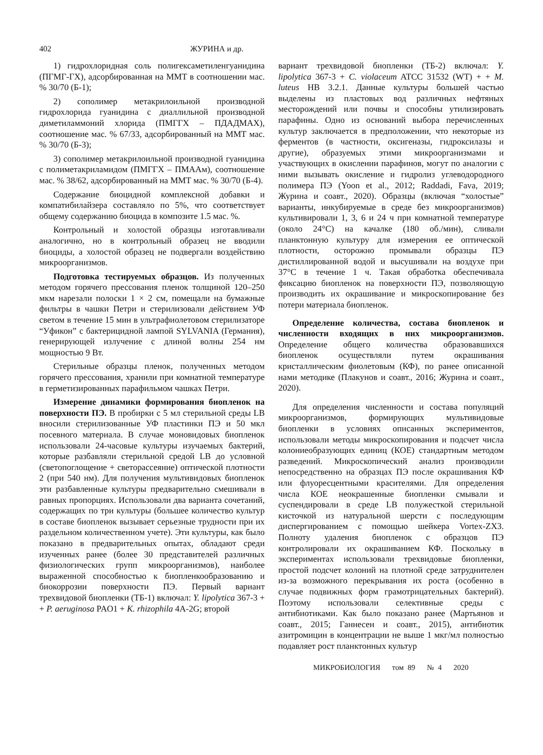402 ЖУРИНА и др.
1) гидрохлоридная соль полигексаметиленгуанидина (ПГМГ-ГХ), адсорбированная на ММТ в соотношении мас. % 30/70 (Б-1);
2) сополимер метакрилоильной производной гидрохлорида гуанидина с диаллильной производной диметиламмоний хлорида (ПМГГХ – ПДАДМАХ), соотношение мас. % 67/33, адсорбированный на ММТ мас. % 30/70 (Б-3);
3) сополимер метакрилоильной производной гуанидина с полиметакриламидом (ПМГГХ – ПМААм), соотношение мас. % 38/62, адсорбированный на ММТ мас. % 30/70 (Б-4).
Содержание биоцидной комплексной добавки и компатибилайзера составляло по 5%, что соответствует общему содержанию биоцида в композите 1.5 мас. %.
Контрольный и холостой образцы изготавливали аналогично, но в контрольный образец не вводили биоциды, а холостой образец не подвергали воздействию микроорганизмов.
Подготовка тестируемых образцов. Из полученных методом горячего прессования пленок толщиной 120–250 мкм нарезали полоски 1 × 2 см, помещали на бумажные фильтры в чашки Петри и стерилизовали действием УФ светом в течение 15 мин в ультрафиолетовом стерилизаторе “Уфикон” с бактерицидной лампой SYLVANIA (Германия), генерирующей излучение с длиной волны 254 нм мощностью 9 Вт.
Стерильные образцы пленок, полученных методом горячего прессования, хранили при комнатной температуре в герметизированных парафильмом чашках Петри.
Измерение динамики формирования биопленок на поверхности ПЭ. В пробирки с 5 мл стерильной среды LB вносили стерилизованные УФ пластинки ПЭ и 50 мкл посевного материала. В случае моновидовых биопленок использовали 24-часовые культуры изучаемых бактерий, которые разбавляли стерильной средой LB до условной (светопоглощение + светорассеяние) оптической плотности 2 (при 540 нм). Для получения мультивидовых биопленок эти разбавленные культуры предварительно смешивали в равных пропорциях. Использовали два варианта сочетаний, содержащих по три культуры (большее количество культур в составе биопленок вызывает серьезные трудности при их раздельном количественном учете). Эти культуры, как было показано в предварительных опытах, обладают среди изученных ранее (более 30 представителей различных физиологических групп микроорганизмов), наиболее выраженной способностью к биопленкообразованию и биокоррозии поверхности ПЭ. Первый вариант трехвидовой биопленки (ТБ-1) включал: Y. lipolytica 367-3 + + P. aeruginosa PAO1 + K. rhizophila 4A-2G; второй
вариант трехвидовой биопленки (ТБ-2) включал: Y. lipolytica 367-3 + C. violaceum ATCC 31532 (WT) + + M. luteus НВ 3.2.1. Данные культуры большей частью выделены из пластовых вод различных нефтяных месторождений или почвы и способны утилизировать парафины. Одно из оснований выбора перечисленных культур заключается в предположении, что некоторые из ферментов (в частности, оксигеназы, гидроксилазы и другие), образуемых этими микроорганизмами и участвующих в окислении парафинов, могут по аналогии с ними вызывать окисление и гидролиз углеводородного полимера ПЭ (Yoon et al., 2012; Raddadi, Fava, 2019; Журина и соавт., 2020). Образцы (включая “холостые” варианты, инкубируемые в среде без микроорганизмов) культивировали 1, 3, 6 и 24 ч при комнатной температуре (около 24°C) на качалке (180 об./мин), сливали планктонную культуру для измерения ее оптической плотности, осторожно промывали образцы ПЭ дистиллированной водой и высушивали на воздухе при 37°C в течение 1 ч. Такая обработка обеспечивала фиксацию биопленок на поверхности ПЭ, позволяющую производить их окрашивание и микроскопирование без потери материала биопленок.
Определение количества, состава биопленок и численности входящих в них микроорганизмов. Определение общего количества образовавшихся биопленок осуществляли путем окрашивания кристаллическим фиолетовым (КФ), по ранее описанной нами методике (Плакунов и соавт., 2016; Журина и соавт., 2020).
Для определения численности и состава популяций микроорганизмов, формирующих мультивидовые биопленки в условиях описанных экспериментов, использовали методы микроскопирования и подсчет числа колониеобразующих единиц (КОЕ) стандартным методом разведений. Микроскопический анализ производили непосредственно на образцах ПЭ после окрашивания КФ или флуоресцентными красителями. Для определения числа КОЕ неокрашенные биопленки смывали и суспендировали в среде LB полужесткой стерильной кисточкой из натуральной шерсти с последующим диспергированием с помощью шейкера Vortex-ZX3. Полноту удаления биопленок с образцов ПЭ контролировали их окрашиванием КФ. Поскольку в экспериментах использовали трехвидовые биопленки, простой подсчет колоний на плотной среде затруднителен из-за возможного перекрывания их роста (особенно в случае подвижных форм грамотрицательных бактерий). Поэтому использовали селективные среды с антибиотиками. Как было показано ранее (Мартьянов и соавт., 2015; Ганнесен и соавт., 2015), антибиотик азитромицин в концентрации не выше 1 мкг/мл полностью подавляет рост планктонных культур
МИКРОБИОЛОГИЯ том 89 № 4 2020